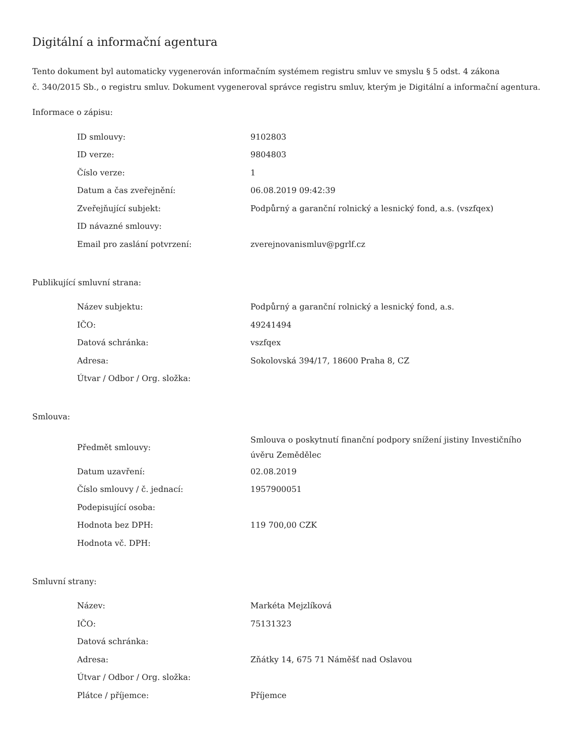Digitální a informační agentura
Tento dokument byl automaticky vygenerován informačním systémem registru smluv ve smyslu § 5 odst. 4 zákona
č. 340/2015 Sb., o registru smluv. Dokument vygeneroval správce registru smluv, kterým je Digitální a informační agentura.
Informace o zápisu:
| ID smlouvy: | 9102803 |
| ID verze: | 9804803 |
| Číslo verze: | 1 |
| Datum a čas zveřejnění: | 06.08.2019 09:42:39 |
| Zveřejňující subjekt: | Podpůrný a garanční rolnický a lesnický fond, a.s. (vszfqex) |
| ID návazné smlouvy: | |
| Email pro zaslání potvrzení: | zverejnovanismluv@pgrlf.cz |
Publikující smluvní strana:
| Název subjektu: | Podpůrný a garanční rolnický a lesnický fond, a.s. |
| IČO: | 49241494 |
| Datová schránka: | vszfqex |
| Adresa: | Sokolovská 394/17, 18600 Praha 8, CZ |
| Útvar / Odbor / Org. složka: | |
Smlouva:
| Předmět smlouvy: | Smlouva o poskytnutí finanční podpory snížení jistiny Investičního úvěru Zemědělec |
| Datum uzavření: | 02.08.2019 |
| Číslo smlouvy / č. jednací: | 1957900051 |
| Podepisující osoba: | |
| Hodnota bez DPH: | 119 700,00 CZK |
| Hodnota vč. DPH: | |
Smluvní strany:
| Název: | Markéta Mejzlíková |
| IČO: | 75131323 |
| Datová schránka: | |
| Adresa: | Zňátky 14, 675 71 Náměšť nad Oslavou |
| Útvar / Odbor / Org. složka: | |
| Plátce / příjemce: | Příjemce |